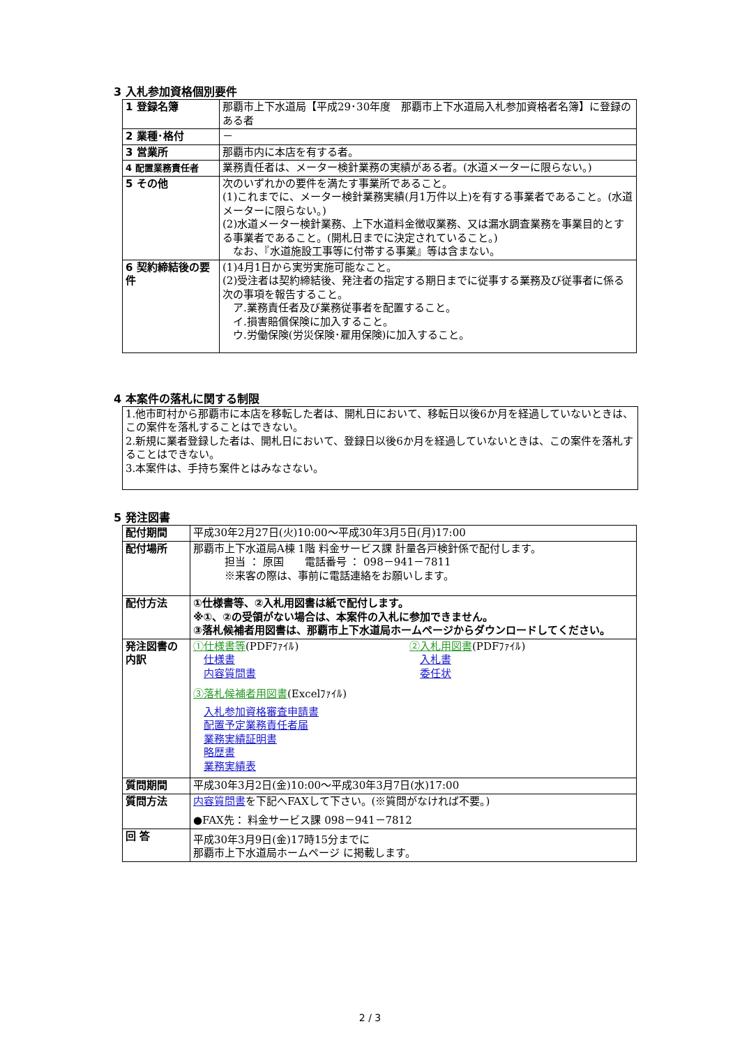3 入札参加資格個別要件
| 1 登録名簿 | 那覇市上下水道局【平成29･30年度 那覇市上下水道局入札参加資格者名簿】に登録のある者 |
| 2 業種･格付 | － |
| 3 営業所 | 那覇市内に本店を有する者。 |
| 4 配置業務責任者 | 業務責任者は、メーター検針業務の実績がある者。(水道メーターに限らない。) |
| 5 その他 | 次のいずれかの要件を満たす事業所であること。 (1)これまでに、メーター検針業務実績(月1万件以上)を有する事業者であること。(水道メーターに限らない。) (2)水道メーター検針業務、上下水道料金徴収業務、又は漏水調査業務を事業目的とする事業者であること。(開札日までに決定されていること。) なお、『水道施設工事等に付帯する事業』等は含まない。 |
| 6 契約締結後の要件 | (1)4月1日から実労実施可能なこと。 (2)受注者は契約締結後、発注者の指定する期日までに従事する業務及び従事者に係る次の事項を報告すること。 ア.業務責任者及び業務従事者を配置すること。 イ.損害賠償保険に加入すること。 ウ.労働保険(労災保険･雇用保険)に加入すること。 |
4 本案件の落札に関する制限
1.他市町村から那覇市に本店を移転した者は、開札日において、移転日以後6か月を経過していないときは、この案件を落札することはできない。
2.新規に業者登録した者は、開札日において、登録日以後6か月を経過していないときは、この案件を落札することはできない。
3.本案件は、手持ち案件とはみなさない。
5 発注図書
| 配付期間 | 平成30年2月27日(火)10:00～平成30年3月5日(月)17:00 |
| 配付場所 | 那覇市上下水道局A棟 1階 料金サービス課 計量各戸検針係で配付します。 担当 ： 原国 電話番号 ： 098－941－7811 ※来客の際は、事前に電話連絡をお願いします。 |
| 配付方法 | ①仕様書等、②入札用図書は紙で配付します。 ※①、②の受領がない場合は、本案件の入札に参加できません。 ③落札候補者用図書は、那覇市上下水道局ホームページからダウンロードしてください。 |
| 発注図書の内訳 | ①仕様書等 (PDFﾌｧｲﾙ) 仕様書 内容質問書 ②入札用図書 (PDFﾌｧｲﾙ) 入札書 委任状 ③落札候補者用図書 (Excelﾌｧｲﾙ) 入札参加資格審査申請書 配置予定業務責任者届 業務実績証明書 略歴書 業務実績表 |
| 質問期間 | 平成30年3月2日(金)10:00～平成30年3月7日(水)17:00 |
| 質問方法 | 内容質問書 を下記へFAXして下さい。(※質問がなければ不要。) ●FAX先： 料金サービス課 098－941－7812 |
| 回 答 | 平成30年3月9日(金)17時15分までに 那覇市上下水道局ホームページ に掲載します。 |
2 / 3